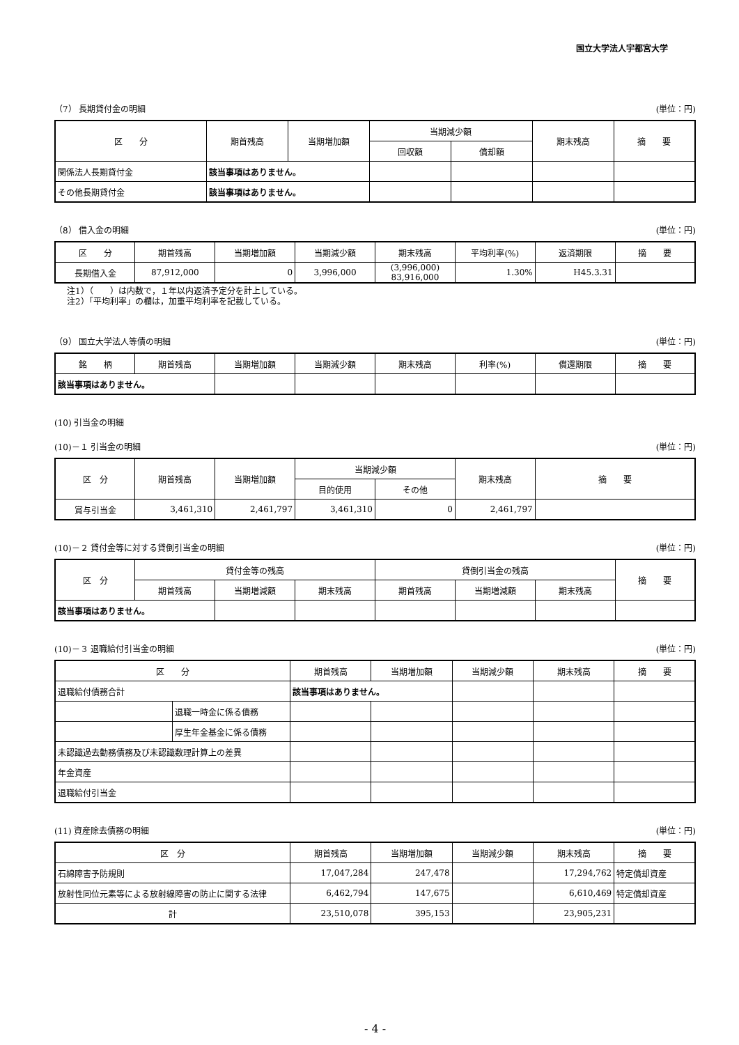国立大学法人宇都宮大学
（7） 長期貸付金の明細 (単位：円)
| 区 分 | 期首残高 | 当期増加額 | 当期減少額 | | 期末残高 | 摘 要 |
| --- | --- | --- | --- | --- | --- | --- |
| | | | 回収額 | 償却額 | | |
| 関係法人長期貸付金 | 該当事項はありません。 | | | | | |
| その他長期貸付金 | 該当事項はありません。 | | | | | |
（8） 借入金の明細 (単位：円)
| 区 分 | 期首残高 | 当期増加額 | 当期減少額 | 期末残高 | 平均利率(%) | 返済期限 | 摘 要 |
| --- | --- | --- | --- | --- | --- | --- | --- |
| 長期借入金 | 87,912,000 | 0 | 3,996,000 | (3,996,000) 83,916,000 | 1.30% | H45.3.31 | |
注1）（　　）は内数で，１年以内返済予定分を計上している。
注2）「平均利率」の欄は，加重平均利率を記載している。
（9） 国立大学法人等債の明細 (単位：円)
| 銘 柄 | 期首残高 | 当期増加額 | 当期減少額 | 期末残高 | 利率(%) | 償還期限 | 摘 要 |
| --- | --- | --- | --- | --- | --- | --- | --- |
| 該当事項はありません。 | | | | | | | |
(10) 引当金の明細
(10)－１ 引当金の明細 (単位：円)
| 区 分 | 期首残高 | 当期増加額 | 当期減少額 | | 期末残高 | 摘 要 |
| --- | --- | --- | --- | --- | --- | --- |
| | | | 目的使用 | その他 | | |
| 賞与引当金 | 3,461,310 | 2,461,797 | 3,461,310 | 0 | 2,461,797 | |
(10)－２ 貸付金等に対する貸倒引当金の明細 (単位：円)
| 区 分 | 貸付金等の残高 | | | 貸倒引当金の残高 | | | 摘 要 |
| --- | --- | --- | --- | --- | --- | --- | --- |
| | 期首残高 | 当期増減額 | 期末残高 | 期首残高 | 当期増減額 | 期末残高 | |
| 該当事項はありません。 | | | | | | | |
(10)－３ 退職給付引当金の明細 (単位：円)
| 区 分 | | 期首残高 | 当期増加額 | 当期減少額 | 期末残高 | 摘 要 |
| --- | --- | --- | --- | --- | --- | --- |
| 退職給付債務合計 | | 該当事項はありません。 | | | | |
| | 退職一時金に係る債務 | | | | | |
| | 厚生年金基金に係る債務 | | | | | |
| 未認識過去勤務債務及び未認識数理計算上の差異 | | | | | | |
| 年金資産 | | | | | | |
| 退職給付引当金 | | | | | | |
(11) 資産除去債務の明細 (単位：円)
| 区 分 | 期首残高 | 当期増加額 | 当期減少額 | 期末残高 | 摘 要 |
| --- | --- | --- | --- | --- | --- |
| 石綿障害予防規則 | 17,047,284 | 247,478 | | 17,294,762 | 特定償却資産 |
| 放射性同位元素等による放射線障害の防止に関する法律 | 6,462,794 | 147,675 | | 6,610,469 | 特定償却資産 |
| 計 | 23,510,078 | 395,153 | | 23,905,231 | |
- 4 -